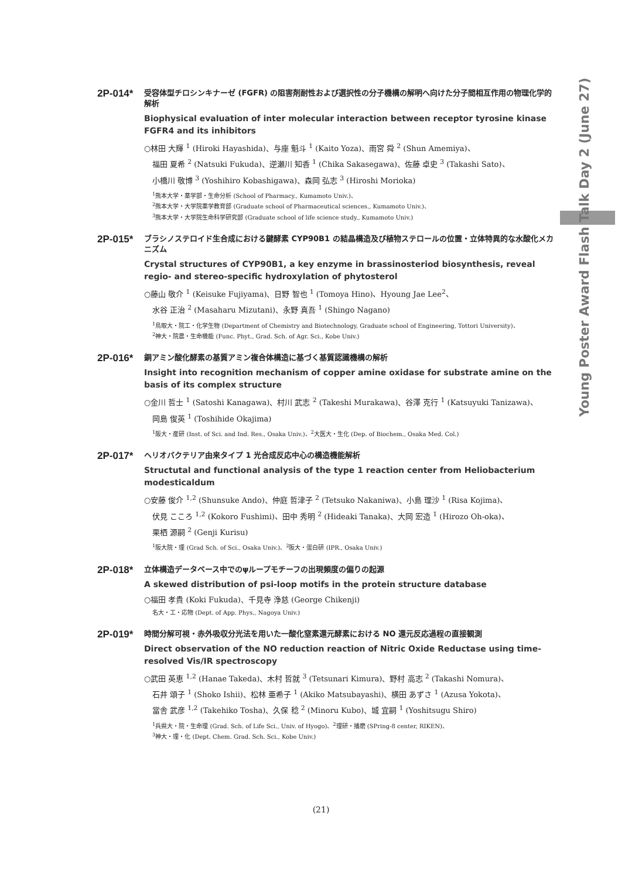Young Poster Award Flash Talk Day 2 (June 27)
2P-014*
受容体型チロシンキナーゼ (FGFR) の阻害剤耐性および選択性の分子機構の解明へ向けた分子間相互作用の物理化学的解析
Biophysical evaluation of inter molecular interaction between receptor tyrosine kinase FGFR4 and its inhibitors
○林田 大輝 <sup>1</sup> (Hiroki Hayashida)、与座 魁斗 <sup>1</sup> (Kaito Yoza)、雨宮 舜 <sup>2</sup> (Shun Amemiya)、
福田 夏希 <sup>2</sup> (Natsuki Fukuda)、逆瀬川 知香 <sup>1</sup> (Chika Sakasegawa)、佐藤 卓史 <sup>3</sup> (Takashi Sato)、
小橋川 敬博 <sup>3</sup> (Yoshihiro Kobashigawa)、森岡 弘志 <sup>3</sup> (Hiroshi Morioka)
<sup>1</sup> 熊本大学・薬学部・生命分析 (School of Pharmacy., Kumamoto Univ.)、
<sup>2</sup> 熊本大学・大学院薬学教育部 (Graduate school of Pharmaceutical sciences., Kumamoto Univ.)、
<sup>3</sup> 熊本大学・大学院生命科学研究部 (Graduate school of life science study., Kumamoto Univ.)
2P-015*
ブラシノステロイド生合成における鍵酵素 CYP90B1 の結晶構造及び植物ステロールの位置・立体特異的な水酸化メカニズム
Crystal structures of CYP90B1, a key enzyme in brassinosteriod biosynthesis, reveal regio- and stereo-specific hydroxylation of phytosterol
○藤山 敬介 <sup>1</sup> (Keisuke Fujiyama)、日野 智也 <sup>1</sup> (Tomoya Hino)、Hyoung Jae Lee<sup>2</sup>、
水谷 正治 <sup>2</sup> (Masaharu Mizutani)、永野 真吾 <sup>1</sup> (Shingo Nagano)
<sup>1</sup> 鳥取大・院工・化学生物 (Department of Chemistry and Biotechnology, Graduate school of Engineering, Tottori University)、
<sup>2</sup> 神大・院農・生命機能 (Func. Phyt., Grad. Sch. of Agr. Sci., Kobe Univ.)
2P-016*
銅アミン酸化酵素の基質アミン複合体構造に基づく基質認識機構の解析
Insight into recognition mechanism of copper amine oxidase for substrate amine on the basis of its complex structure
○金川 哲士 <sup>1</sup> (Satoshi Kanagawa)、村川 武志 <sup>2</sup> (Takeshi Murakawa)、谷澤 克行 <sup>1</sup> (Katsuyuki Tanizawa)、
岡島 俊英 <sup>1</sup> (Toshihide Okajima)
<sup>1</sup> 阪大・産研 (Inst. of Sci. and Ind. Res., Osaka Univ.)、<sup>2</sup>大医大・生化 (Dep. of Biochem., Osaka Med. Col.)
2P-017*
ヘリオバクテリア由来タイプ 1 光合成反応中心の構造機能解析
Structutal and functional analysis of the type 1 reaction center from Heliobacterium modesticaldum
○安藤 俊介 <sup>1,2</sup> (Shunsuke Ando)、仲庭 哲津子 <sup>2</sup> (Tetsuko Nakaniwa)、小島 理沙 <sup>1</sup> (Risa Kojima)、
伏見 こころ <sup>1,2</sup> (Kokoro Fushimi)、田中 秀明 <sup>2</sup> (Hideaki Tanaka)、大岡 宏造 <sup>1</sup> (Hirozo Oh-oka)、
栗栖 源嗣 <sup>2</sup> (Genji Kurisu)
<sup>1</sup> 阪大院・理 (Grad Sch. of Sci., Osaka Univ.)、<sup>2</sup>阪大・蛋白研 (IPR., Osaka Univ.)
2P-018*
立体構造データベース中でのψループモチーフの出現頻度の偏りの起源
A skewed distribution of psi-loop motifs in the protein structure database
○福田 孝貴 (Koki Fukuda)、千見寺 浄慈 (George Chikenji)
名大・工・応物 (Dept. of App. Phys., Nagoya Univ.)
2P-019*
時間分解可視・赤外吸収分光法を用いた一酸化窒素還元酵素における NO 還元反応過程の直接観測
Direct observation of the NO reduction reaction of Nitric Oxide Reductase using time-resolved Vis/IR spectroscopy
○武田 英恵 <sup>1,2</sup> (Hanae Takeda)、木村 哲就 <sup>3</sup> (Tetsunari Kimura)、野村 高志 <sup>2</sup> (Takashi Nomura)、
石井 頌子 <sup>1</sup> (Shoko Ishii)、松林 亜希子 <sup>1</sup> (Akiko Matsubayashi)、横田 あずさ <sup>1</sup> (Azusa Yokota)、
當舎 武彦 <sup>1,2</sup> (Takehiko Tosha)、久保 稔 <sup>2</sup> (Minoru Kubo)、城 宜嗣 <sup>1</sup> (Yoshitsugu Shiro)
<sup>1</sup> 兵県大・院・生命理 (Grad. Sch. of Life Sci., Univ. of Hyogo)、<sup>2</sup>理研・播磨 (SPring-8 center, RIKEN)、
<sup>3</sup> 神大・理・化 (Dept. Chem. Grad. Sch. Sci., Kobe Univ.)
(21)